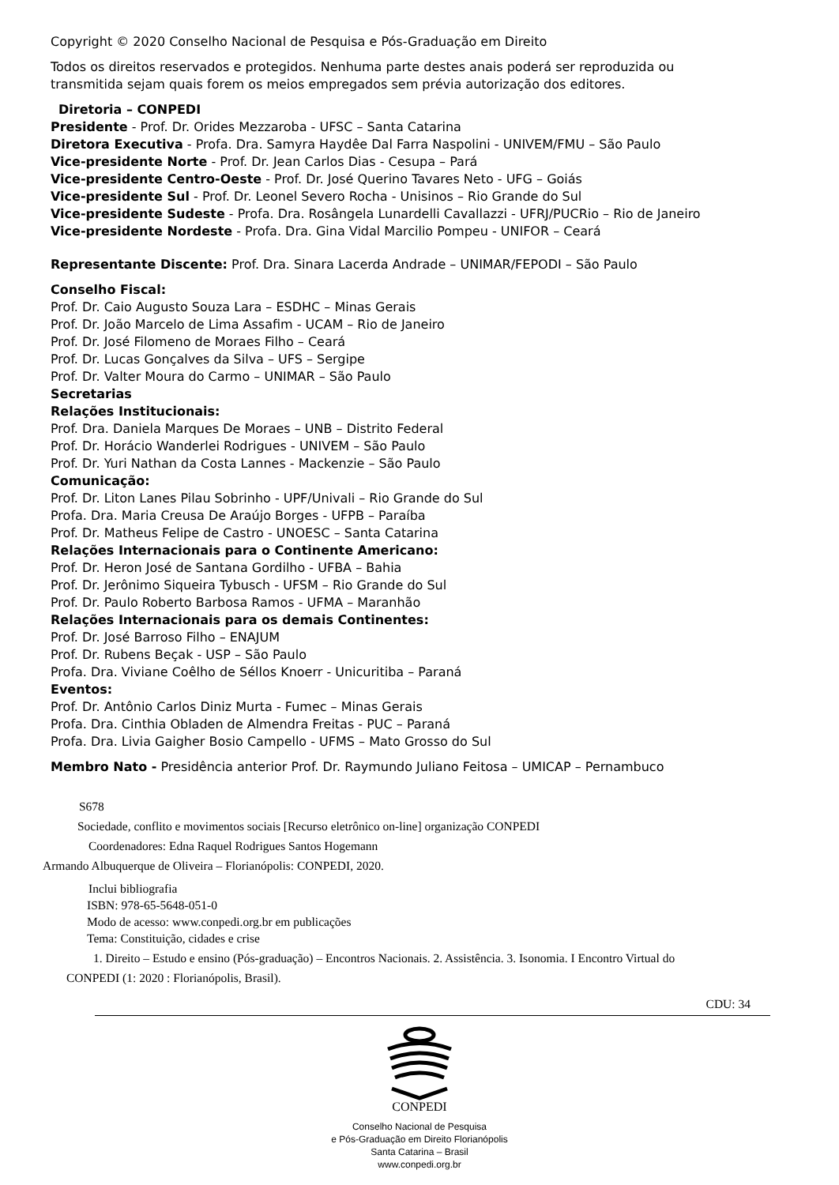Copyright © 2020 Conselho Nacional de Pesquisa e Pós-Graduação em Direito
Todos os direitos reservados e protegidos. Nenhuma parte destes anais poderá ser reproduzida ou
transmitida sejam quais forem os meios empregados sem prévia autorização dos editores.
Diretoria – CONPEDI
Presidente - Prof. Dr. Orides Mezzaroba - UFSC – Santa Catarina
Diretora Executiva - Profa. Dra. Samyra Haydêe Dal Farra Naspolini - UNIVEM/FMU – São Paulo
Vice-presidente Norte - Prof. Dr. Jean Carlos Dias - Cesupa – Pará
Vice-presidente Centro-Oeste - Prof. Dr. José Querino Tavares Neto - UFG – Goiás
Vice-presidente Sul - Prof. Dr. Leonel Severo Rocha - Unisinos – Rio Grande do Sul
Vice-presidente Sudeste - Profa. Dra. Rosângela Lunardelli Cavallazzi - UFRJ/PUCRio – Rio de Janeiro
Vice-presidente Nordeste - Profa. Dra. Gina Vidal Marcilio Pompeu - UNIFOR – Ceará
Representante Discente: Prof. Dra. Sinara Lacerda Andrade – UNIMAR/FEPODI – São Paulo
Conselho Fiscal:
Prof. Dr. Caio Augusto Souza Lara – ESDHC – Minas Gerais
Prof. Dr. João Marcelo de Lima Assafim - UCAM – Rio de Janeiro
Prof. Dr. José Filomeno de Moraes Filho – Ceará
Prof. Dr. Lucas Gonçalves da Silva – UFS – Sergipe
Prof. Dr. Valter Moura do Carmo – UNIMAR – São Paulo
Secretarias
Relações Institucionais:
Prof. Dra. Daniela Marques De Moraes – UNB – Distrito Federal
Prof. Dr. Horácio Wanderlei Rodrigues - UNIVEM – São Paulo
Prof. Dr. Yuri Nathan da Costa Lannes - Mackenzie – São Paulo
Comunicação:
Prof. Dr. Liton Lanes Pilau Sobrinho - UPF/Univali – Rio Grande do Sul
Profa. Dra. Maria Creusa De Araújo Borges - UFPB – Paraíba
Prof. Dr. Matheus Felipe de Castro - UNOESC – Santa Catarina
Relações Internacionais para o Continente Americano:
Prof. Dr. Heron José de Santana Gordilho - UFBA – Bahia
Prof. Dr. Jerônimo Siqueira Tybusch - UFSM – Rio Grande do Sul
Prof. Dr. Paulo Roberto Barbosa Ramos - UFMA – Maranhão
Relações Internacionais para os demais Continentes:
Prof. Dr. José Barroso Filho – ENAJUM
Prof. Dr. Rubens Beçak - USP – São Paulo
Profa. Dra. Viviane Coêlho de Séllos Knoerr - Unicuritiba – Paraná
Eventos:
Prof. Dr. Antônio Carlos Diniz Murta - Fumec – Minas Gerais
Profa. Dra. Cinthia Obladen de Almendra Freitas - PUC – Paraná
Profa. Dra. Livia Gaigher Bosio Campello - UFMS – Mato Grosso do Sul
Membro Nato - Presidência anterior Prof. Dr. Raymundo Juliano Feitosa – UMICAP – Pernambuco
S678
Sociedade, conflito e movimentos sociais [Recurso eletrônico on-line] organização CONPEDI
Coordenadores: Edna Raquel Rodrigues Santos Hogemann
Armando Albuquerque de Oliveira – Florianópolis: CONPEDI, 2020.
Inclui bibliografia
ISBN: 978-65-5648-051-0
Modo de acesso: www.conpedi.org.br em publicações
Tema: Constituição, cidades e crise
1. Direito – Estudo e ensino (Pós-graduação) – Encontros Nacionais. 2. Assistência. 3. Isonomia. I Encontro Virtual do
CONPEDI (1: 2020 : Florianópolis, Brasil).
CDU: 34
CONPEDI
Conselho Nacional de Pesquisa
e Pós-Graduação em Direito Florianópolis
Santa Catarina – Brasil
www.conpedi.org.br